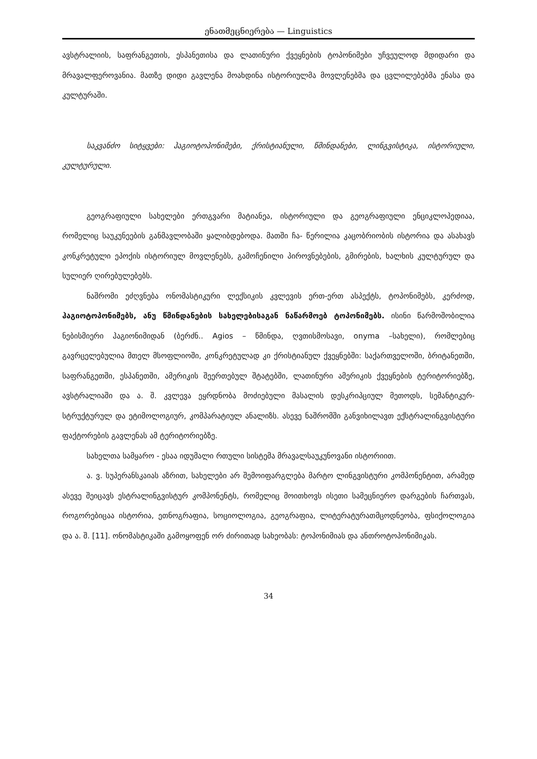ენათმეცნიერება — Linguistics
ავსტრალიის, საფრანგეთის, ესპანეთისა და ლათინური ქვეყნების ტოპონიმები უჩვეულოდ მდიდარი და მრავალფეროვანია. მათზე დიდი გავლენა მოახდინა ისტორიულმა მოვლენებმა და ცვლილებებმა ენასა და კულტურაში.
საკვანძო სიტყვები: ჰაგიოტოპონიმები, ქრისტიანული, წმინდანები, ლინგვისტიკა, ისტორიული, კულტურული.
გეოგრაფიული სახელები ერთგვარი მატიანეა, ისტორიული და გეოგრაფიული ენციკლოპედიაა, რომელიც საუკუნეების განმავლობაში ყალიბდებოდა. მათში ჩა- წერილია კაცობრიობის ისტორია და ასახავს კონკრეტული ეპოქის ისტორიულ მოვლენებს, გამოჩენილი პიროვნებების, გმირების, ხალხის კულტურულ და სულიერ ღირებულებებს.
ნაშრომი ეძღვნება ონომასტიკური ლექსიკის კვლევის ერთ-ერთ ასპექტს, ტოპონიმებს, კერძოდ, ჰაგიოტოპონიმებს, ანუ წმინდანების სახელებისაგან ნაწარმოებ ტოპონიმებს. ისინი წარმოშობილია ნებისმიერი ჰაგიონიმიდან (ბერძნ.. Agios – წმინდა, ღვთისმოსავი, onyma –სახელი), რომლებიც გავრცელებულია მთელ მსოფლიოში, კონკრეტულად კი ქრისტიანულ ქვეყნებში: საქართველოში, ბრიტანეთში, საფრანგეთში, ესპანეთში, ამერიკის შეერთებულ შტატებში, ლათინური ამერიკის ქვეყნების ტერიტორიებზე, ავსტრალიაში და ა. შ. კვლევა ეყრდნობა მოძიებული მასალის დესკრიპციულ მეთოდს, სემანტიკურ-სტრუქტურულ და ეტიმოლოგიურ, კომპარატიულ ანალიზს. ასევე ნაშრომში განვიხილავთ ექსტრალინგვისტური ფაქტორების გავლენას ამ ტერიტორიებზე.
სახელთა სამყარო - ესაა იდუმალი რთული სისტემა მრავალსაუკუნოვანი ისტორიით.
ა. ვ. სუპერანსკაიას აზრით, სახელები არ შემოიფარგლება მარტო ლინგვისტური კომპონენტით, არამედ ასევე შეიცავს ესტრალინგვისტურ კომპონენტს, რომელიც მოითხოვს ისეთი სამეცნიერო დარგების ჩართვას, როგორებიცაა ისტორია, ეთნოგრაფია, სოციოლოგია, გეოგრაფია, ლიტერატურათმცოდნეობა, ფსიქოლოგია და ა. შ. [11]. ონომასტიკაში გამოყოფენ ორ ძირითად სახეობას: ტოპონიმიას და ანთროტოპონიმიკას.
34